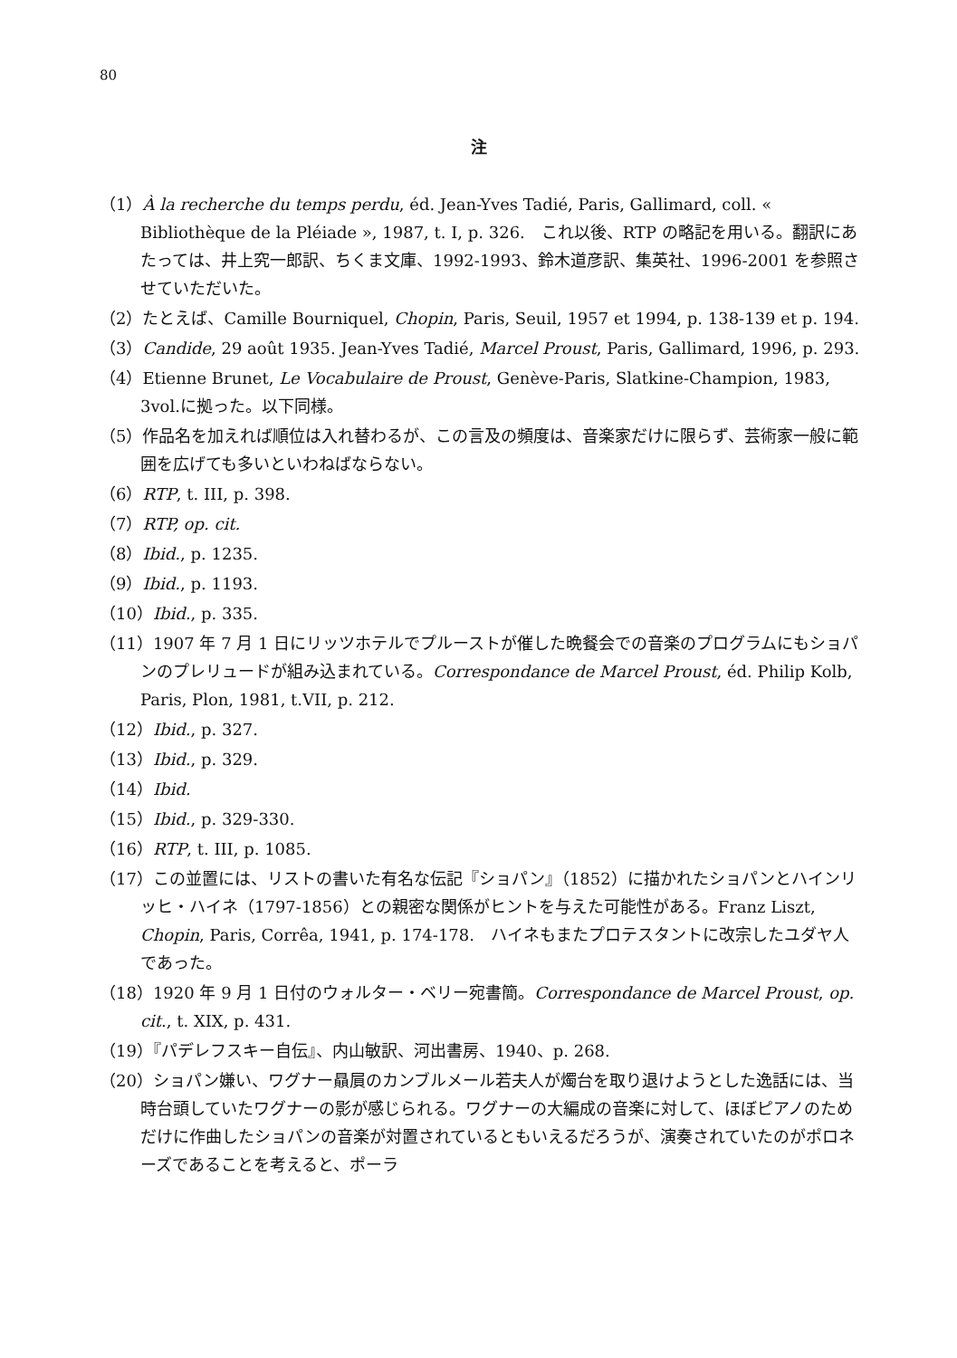80
注
（1）À la recherche du temps perdu, éd. Jean-Yves Tadié, Paris, Gallimard, coll. « Bibliothèque de la Pléiade », 1987, t. I, p. 326.　これ以後、RTP の略記を用いる。翻訳にあたっては、井上究一郎訳、ちくま文庫、1992-1993、鈴木道彦訳、集英社、1996-2001 を参照させていただいた。
（2）たとえば、Camille Bourniquel, Chopin, Paris, Seuil, 1957 et 1994, p. 138-139 et p. 194.
（3）Candide, 29 août 1935. Jean-Yves Tadié, Marcel Proust, Paris, Gallimard, 1996, p. 293.
（4）Etienne Brunet, Le Vocabulaire de Proust, Genève-Paris, Slatkine-Champion, 1983, 3vol.に拠った。以下同様。
（5）作品名を加えれば順位は入れ替わるが、この言及の頻度は、音楽家だけに限らず、芸術家一般に範囲を広げても多いといわねばならない。
（6）RTP, t. III, p. 398.
（7）RTP, op. cit.
（8）Ibid., p. 1235.
（9）Ibid., p. 1193.
（10）Ibid., p. 335.
（11）1907 年 7 月 1 日にリッツホテルでプルーストが催した晩餐会での音楽のプログラムにもショパンのプレリュードが組み込まれている。Correspondance de Marcel Proust, éd. Philip Kolb, Paris, Plon, 1981, t.VII, p. 212.
（12）Ibid., p. 327.
（13）Ibid., p. 329.
（14）Ibid.
（15）Ibid., p. 329-330.
（16）RTP, t. III, p. 1085.
（17）この並置には、リストの書いた有名な伝記『ショパン』（1852）に描かれたショパンとハインリッヒ・ハイネ（1797-1856）との親密な関係がヒントを与えた可能性がある。Franz Liszt, Chopin, Paris, Corrêa, 1941, p. 174-178.　ハイネもまたプロテスタントに改宗したユダヤ人であった。
（18）1920 年 9 月 1 日付のウォルター・ベリー宛書簡。Correspondance de Marcel Proust, op. cit., t. XIX, p. 431.
（19）『パデレフスキー自伝』、内山敏訳、河出書房、1940、p. 268.
（20）ショパン嫌い、ワグナー贔屓のカンブルメール若夫人が燭台を取り退けようとした逸話には、当時台頭していたワグナーの影が感じられる。ワグナーの大編成の音楽に対して、ほぼピアノのためだけに作曲したショパンの音楽が対置されているともいえるだろうが、演奏されていたのがポロネーズであることを考えると、ポーラ